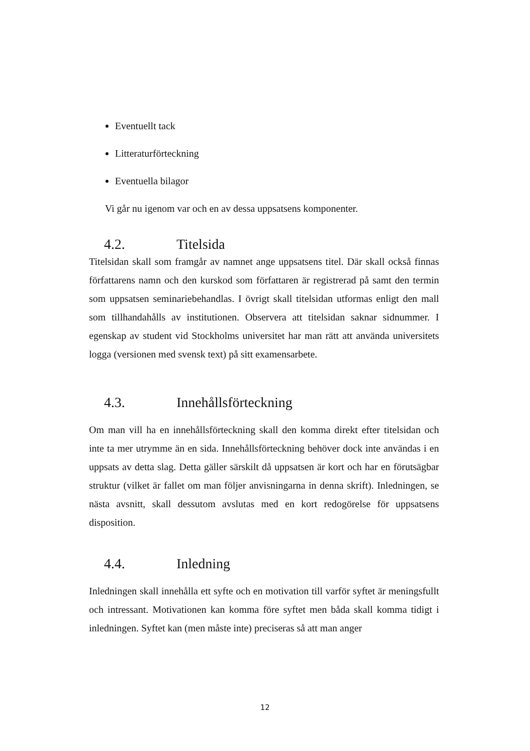Eventuellt tack
Litteraturförteckning
Eventuella bilagor
Vi går nu igenom var och en av dessa uppsatsens komponenter.
4.2. Titelsida
Titelsidan skall som framgår av namnet ange uppsatsens titel. Där skall också finnas författarens namn och den kurskod som författaren är registrerad på samt den termin som uppsatsen seminariebehandlas. I övrigt skall titelsidan utformas enligt den mall som tillhandahålls av institutionen. Observera att titelsidan saknar sidnummer. I egenskap av student vid Stockholms universitet har man rätt att använda universitets logga (versionen med svensk text) på sitt examensarbete.
4.3. Innehållsförteckning
Om man vill ha en innehållsförteckning skall den komma direkt efter titelsidan och inte ta mer utrymme än en sida. Innehållsförteckning behöver dock inte användas i en uppsats av detta slag. Detta gäller särskilt då uppsatsen är kort och har en förutsägbar struktur (vilket är fallet om man följer anvisningarna in denna skrift). Inledningen, se nästa avsnitt, skall dessutom avslutas med en kort redogörelse för uppsatsens disposition.
4.4. Inledning
Inledningen skall innehålla ett syfte och en motivation till varför syftet är meningsfullt och intressant. Motivationen kan komma före syftet men båda skall komma tidigt i inledningen. Syftet kan (men måste inte) preciseras så att man anger
12